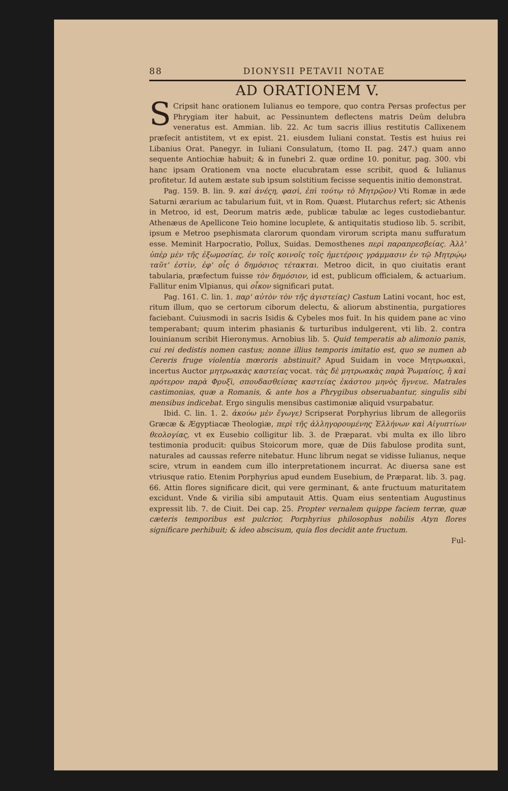88 DIONYSII PETAVII NOTAE
AD ORATIONEM V.
SCripsit hanc orationem Iulianus eo tempore, quo contra Persas profectus per Phrygiam iter habuit, ac Pessinuntem deflectens matris Deûm delubra veneratus est. Ammian. lib. 22. Ac tum sacris illius restitutis Callixenem præfecit antistitem, vt ex epist. 21. eiusdem Iuliani constat. Testis est huius rei Libanius Orat. Panegyr. in Iuliani Consulatum, (tomo II. pag. 247.) quam anno sequente Antiochiæ habuit; & in funebri 2. quæ ordine 10. ponitur, pag. 300. vbi hanc ipsam Orationem vna nocte elucubratam esse scribit, quod & Iulianus profitetur. Id autem æstate sub ipsum solstitium fecisse sequentis initio demonstrat.
Pag. 159. B. lin. 9. καὶ ἀνέςη, φασὶ, ἐπὶ τούτῳ τὸ Μητρῷον) Vti Romæ in æde Saturni ærarium ac tabularium fuit, vt in Rom. Quæst. Plutarchus refert; sic Athenis in Metroo, id est, Deorum matris æde, publicæ tabulæ ac leges custodiebantur. Athenæus de Apellicone Teio homine locuplete, & antiquitatis studioso lib. 5. scribit, ipsum e Metroo psephismata clarorum quondam virorum scripta manu suffuratum esse. Meminit Harpocratio, Pollux, Suidas. Demosthenes περὶ παραπρεσβείας. Ἀλλ' ὑπὲρ μὲν τῆς ἐξωμοσίας, ἐν τοῖς κοινοῖς τοῖς ἡμετέροις γράμμασιν ἐν τῷ Μητρῴῳ ταῦτ' ἐστὶν, ἐφ' οἷς ὁ δημόσιος τέτακται. Metroo dicit, in quo ciuitatis erant tabularia, præfectum fuisse τὸν δημόσιον, id est, publicum officialem, & actuarium. Fallitur enim Vlpianus, qui οἶκον significari putat.
Pag. 161. C. lin. 1. παρ' αὐτὸν τὸν τῆς ἁγιστείας) Castum Latini vocant, hoc est, ritum illum, quo se certorum ciborum delectu, & aliorum abstinentia, purgatiores faciebant. Cuiusmodi in sacris Isidis & Cybeles mos fuit. In his quidem pane ac vino temperabant; quum interim phasianis & turturibus indulgerent, vti lib. 2. contra Iouinianum scribit Hieronymus. Arnobius lib. 5. Quid temperatis ab alimonio panis, cui rei dedistis nomen castus; nonne illius temporis imitatio est, quo se numen ab Cereris fruge violentia mœroris abstinuit? Apud Suidam in voce Μητρωακαὶ, incertus Auctor μητρωακὰς καστείας vocat. τὰς δὲ μητρωακὰς παρὰ Ῥωμαίοις, ἢ καὶ πρότερον παρὰ Φρυξὶ, σπουδασθείσας καστείας ἑκάστου μηνὸς ἥγνευε. Matrales castimonias, quæ a Romanis, & ante hos a Phrygibus obseruabantur, singulis sibi mensibus indicebat. Ergo singulis mensibus castimoniæ aliquid vsurpabatur.
Ibid. C. lin. 1. 2. ἀκούω μὲν ἔγωγε) Scripserat Porphyrius librum de allegoriis Græcæ & Ægyptiacæ Theologiæ, περὶ τῆς ἀλληγορουμένης Ἑλλήνων καὶ Αἰγυπτίων θεολογίας, vt ex Eusebio colligitur lib. 3. de Præparat. vbi multa ex illo libro testimonia producit: quibus Stoicorum more, quæ de Diis fabulose prodita sunt, naturales ad caussas referre nitebatur. Hunc librum negat se vidisse Iulianus, neque scire, vtrum in eandem cum illo interpretationem incurrat. Ac diuersa sane est vtriusque ratio. Etenim Porphyrius apud eundem Eusebium, de Præparat. lib. 3. pag. 66. Attin flores significare dicit, qui vere germinant, & ante fructuum maturitatem excidunt. Vnde & virilia sibi amputauit Attis. Quam eius sententiam Augustinus expressit lib. 7. de Ciuit. Dei cap. 25. Propter vernalem quippe faciem terræ, quæ cæteris temporibus est pulcrior, Porphyrius philosophus nobilis Atyn flores significare perhibuit; & ideo abscisum, quia flos decidit ante fructum.
Ful-